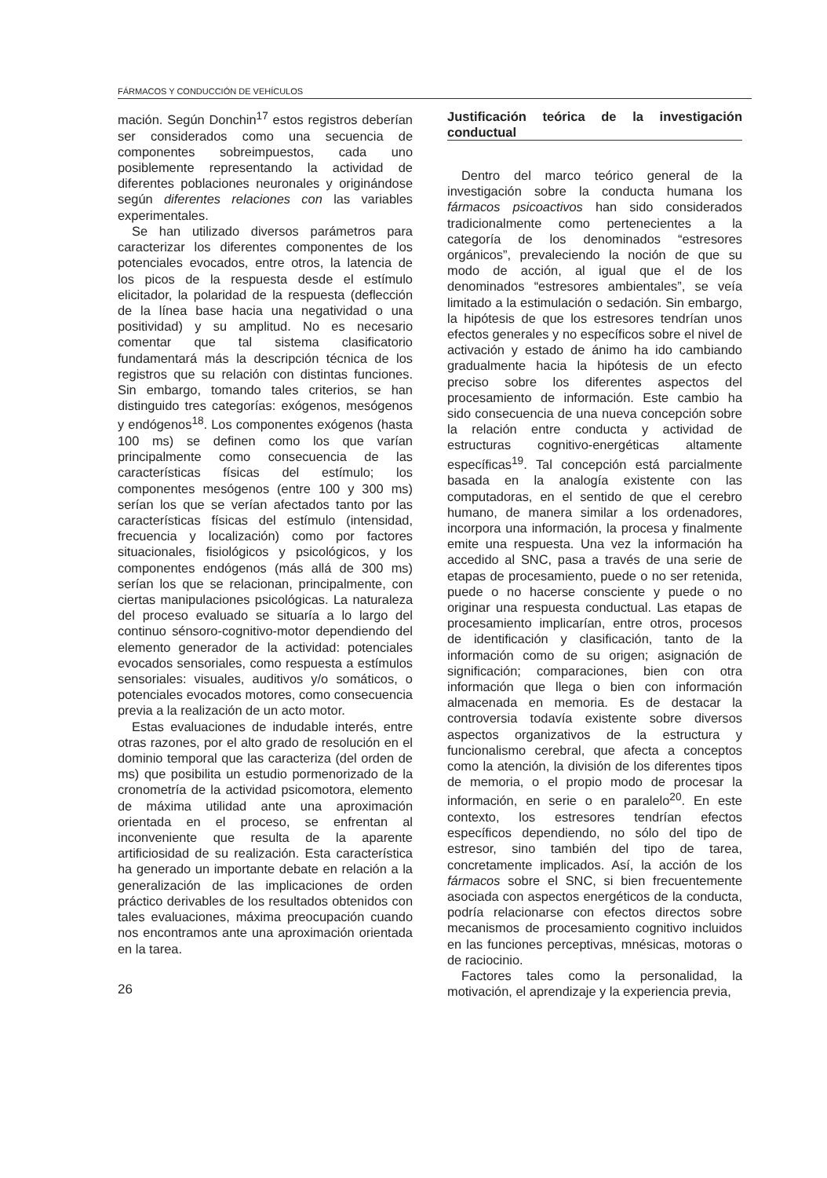FÁRMACOS Y CONDUCCIÓN DE VEHÍCULOS
mación. Según Donchin<sup>17</sup> estos registros deberían ser considerados como una secuencia de componentes sobreimpuestos, cada uno posiblemente representando la actividad de diferentes poblaciones neuronales y originándose según diferentes relaciones con las variables experimentales.
Se han utilizado diversos parámetros para caracterizar los diferentes componentes de los potenciales evocados, entre otros, la latencia de los picos de la respuesta desde el estímulo elicitador, la polaridad de la respuesta (deflección de la línea base hacia una negatividad o una positividad) y su amplitud. No es necesario comentar que tal sistema clasificatorio fundamentará más la descripción técnica de los registros que su relación con distintas funciones. Sin embargo, tomando tales criterios, se han distinguido tres categorías: exógenos, mesógenos y endógenos<sup>18</sup>. Los componentes exógenos (hasta 100 ms) se definen como los que varían principalmente como consecuencia de las características físicas del estímulo; los componentes mesógenos (entre 100 y 300 ms) serían los que se verían afectados tanto por las características físicas del estímulo (intensidad, frecuencia y localización) como por factores situacionales, fisiológicos y psicológicos, y los componentes endógenos (más allá de 300 ms) serían los que se relacionan, principalmente, con ciertas manipulaciones psicológicas. La naturaleza del proceso evaluado se situaría a lo largo del continuo sénsoro-cognitivo-motor dependiendo del elemento generador de la actividad: potenciales evocados sensoriales, como respuesta a estímulos sensoriales: visuales, auditivos y/o somáticos, o potenciales evocados motores, como consecuencia previa a la realización de un acto motor.
Estas evaluaciones de indudable interés, entre otras razones, por el alto grado de resolución en el dominio temporal que las caracteriza (del orden de ms) que posibilita un estudio pormenorizado de la cronometría de la actividad psicomotora, elemento de máxima utilidad ante una aproximación orientada en el proceso, se enfrentan al inconveniente que resulta de la aparente artificiosidad de su realización. Esta característica ha generado un importante debate en relación a la generalización de las implicaciones de orden práctico derivables de los resultados obtenidos con tales evaluaciones, máxima preocupación cuando nos encontramos ante una aproximación orientada en la tarea.
26
Justificación teórica de la investigación conductual
Dentro del marco teórico general de la investigación sobre la conducta humana los fármacos psicoactivos han sido considerados tradicionalmente como pertenecientes a la categoría de los denominados “estresores orgánicos”, prevaleciendo la noción de que su modo de acción, al igual que el de los denominados “estresores ambientales”, se veía limitado a la estimulación o sedación. Sin embargo, la hipótesis de que los estresores tendrían unos efectos generales y no específicos sobre el nivel de activación y estado de ánimo ha ido cambiando gradualmente hacia la hipótesis de un efecto preciso sobre los diferentes aspectos del procesamiento de información. Este cambio ha sido consecuencia de una nueva concepción sobre la relación entre conducta y actividad de estructuras cognitivo-energéticas altamente específicas<sup>19</sup>. Tal concepción está parcialmente basada en la analogía existente con las computadoras, en el sentido de que el cerebro humano, de manera similar a los ordenadores, incorpora una información, la procesa y finalmente emite una respuesta. Una vez la información ha accedido al SNC, pasa a través de una serie de etapas de procesamiento, puede o no ser retenida, puede o no hacerse consciente y puede o no originar una respuesta conductual. Las etapas de procesamiento implicarían, entre otros, procesos de identificación y clasificación, tanto de la información como de su origen; asignación de significación; comparaciones, bien con otra información que llega o bien con información almacenada en memoria. Es de destacar la controversia todavía existente sobre diversos aspectos organizativos de la estructura y funcionalismo cerebral, que afecta a conceptos como la atención, la división de los diferentes tipos de memoria, o el propio modo de procesar la información, en serie o en paralelo<sup>20</sup>. En este contexto, los estresores tendrían efectos específicos dependiendo, no sólo del tipo de estresor, sino también del tipo de tarea, concretamente implicados. Así, la acción de los fármacos sobre el SNC, si bien frecuentemente asociada con aspectos energéticos de la conducta, podría relacionarse con efectos directos sobre mecanismos de procesamiento cognitivo incluidos en las funciones perceptivas, mnésicas, motoras o de raciocinio.
Factores tales como la personalidad, la motivación, el aprendizaje y la experiencia previa,